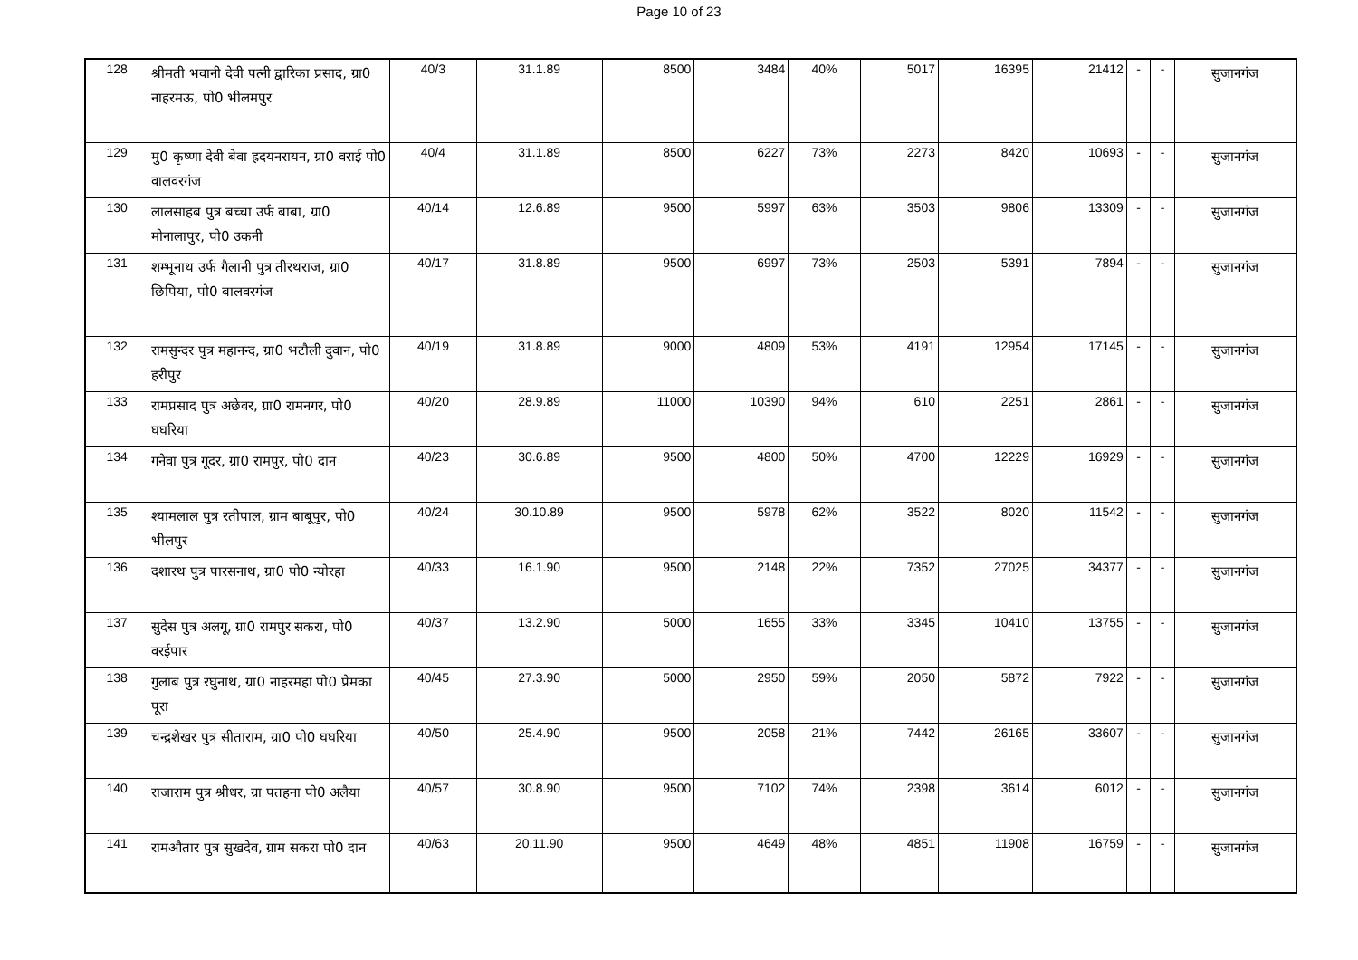Page 10 of 23
| 128 | श्रीमती भवानी देवी पत्नी द्वारिका प्रसाद, ग्रा0 नाहरमऊ, पो0 भीलमपुर | 40/3 | 31.1.89 | 8500 | 3484 | 40% | 5017 | 16395 | 21412 | - | - | सुजानगंज |
| 129 | मु0 कृष्णा देवी बेवा ह्रदयनरायन, ग्रा0 वराई पो0 वालवरगंज | 40/4 | 31.1.89 | 8500 | 6227 | 73% | 2273 | 8420 | 10693 | - | - | सुजानगंज |
| 130 | लालसाहब पुत्र बच्चा उर्फ बाबा, ग्रा0 मोनालापुर, पो0 उकनी | 40/14 | 12.6.89 | 9500 | 5997 | 63% | 3503 | 9806 | 13309 | - | - | सुजानगंज |
| 131 | शम्भूनाथ उर्फ गैलानी पुत्र तीरथराज, ग्रा0 छिपिया, पो0 बालवरगंज | 40/17 | 31.8.89 | 9500 | 6997 | 73% | 2503 | 5391 | 7894 | - | - | सुजानगंज |
| 132 | रामसुन्दर पुत्र महानन्द, ग्रा0 भटौली दुवान, पो0 हरीपुर | 40/19 | 31.8.89 | 9000 | 4809 | 53% | 4191 | 12954 | 17145 | - | - | सुजानगंज |
| 133 | रामप्रसाद पुत्र अछेवर, ग्रा0 रामनगर, पो0 घघरिया | 40/20 | 28.9.89 | 11000 | 10390 | 94% | 610 | 2251 | 2861 | - | - | सुजानगंज |
| 134 | गनेवा पुत्र गूदर, ग्रा0 रामपुर, पो0 दान | 40/23 | 30.6.89 | 9500 | 4800 | 50% | 4700 | 12229 | 16929 | - | - | सुजानगंज |
| 135 | श्यामलाल पुत्र रतीपाल, ग्राम बाबूपुर, पो0 भीलपुर | 40/24 | 30.10.89 | 9500 | 5978 | 62% | 3522 | 8020 | 11542 | - | - | सुजानगंज |
| 136 | दशारथ पुत्र पारसनाथ, ग्रा0 पो0 न्योरहा | 40/33 | 16.1.90 | 9500 | 2148 | 22% | 7352 | 27025 | 34377 | - | - | सुजानगंज |
| 137 | सुदेस पुत्र अलगू, ग्रा0 रामपुर सकरा, पो0 वरईपार | 40/37 | 13.2.90 | 5000 | 1655 | 33% | 3345 | 10410 | 13755 | - | - | सुजानगंज |
| 138 | गुलाब पुत्र रघुनाथ, ग्रा0 नाहरमहा पो0 प्रेमका पूरा | 40/45 | 27.3.90 | 5000 | 2950 | 59% | 2050 | 5872 | 7922 | - | - | सुजानगंज |
| 139 | चन्द्रशेखर पुत्र सीताराम, ग्रा0 पो0 घघरिया | 40/50 | 25.4.90 | 9500 | 2058 | 21% | 7442 | 26165 | 33607 | - | - | सुजानगंज |
| 140 | राजाराम पुत्र श्रीधर, ग्रा पतहना पो0 अलैया | 40/57 | 30.8.90 | 9500 | 7102 | 74% | 2398 | 3614 | 6012 | - | - | सुजानगंज |
| 141 | रामऔतार पुत्र सुखदेव, ग्राम सकरा पो0 दान | 40/63 | 20.11.90 | 9500 | 4649 | 48% | 4851 | 11908 | 16759 | - | - | सुजानगंज |